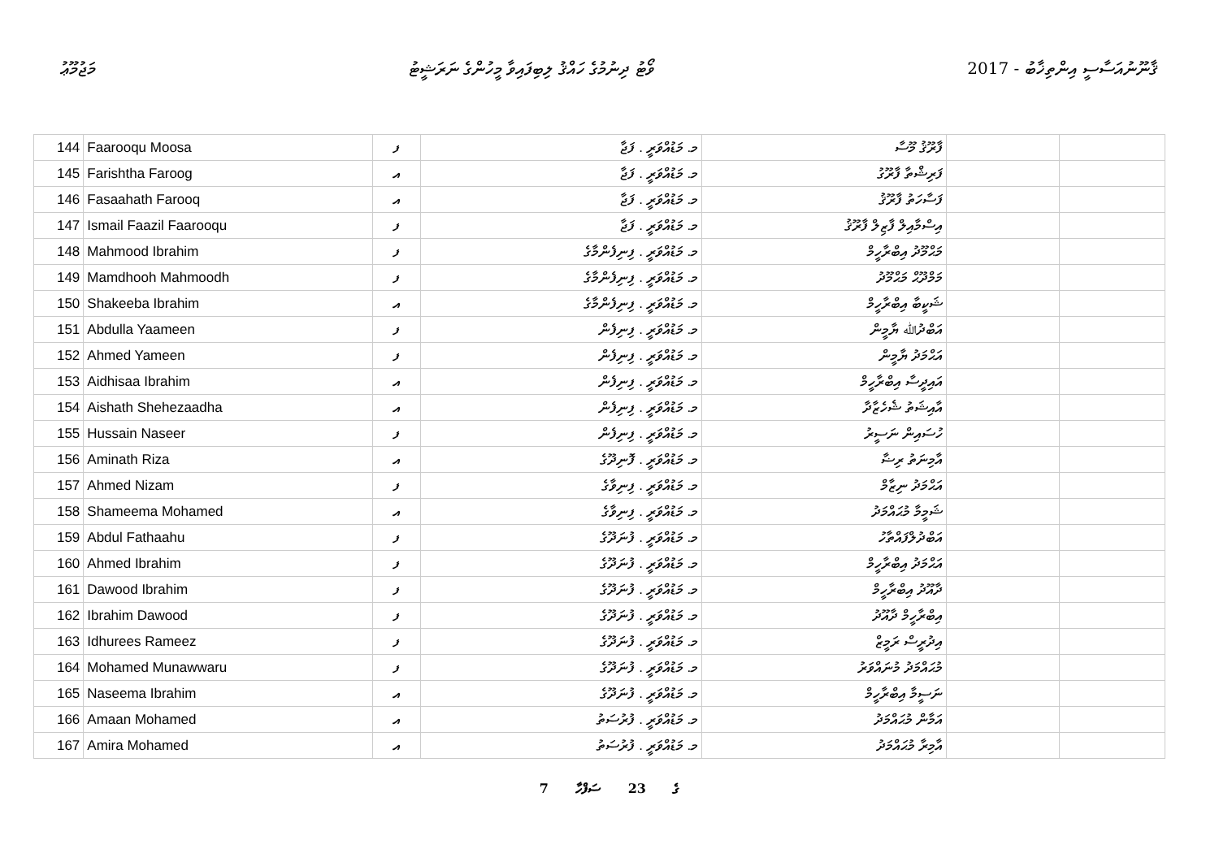މަޖުމޫޢު ވޯޓު ދިނުމުގެ ހައްޤު ލިބިފައިވާ މީހުންގެ ނަރަޝީޓު 2017 - ޤާނޫނުއަސާސީ އިންތިޚާބު
| 144 | Faarooqu Moosa | ފ | މ. މަޑުއްވަރީ . ފަޖާ | ފާރޫޤު މޫސާ | | |
| 145 | Farishtha Faroog | އ | މ. މަޑުއްވަރީ . ފަޖާ | ފަރިޝްތާ ފާރޫގު | | |
| 146 | Fasaahath Farooq | އ | މ. މަޑުއްވަރީ . ފަޖާ | ފަސާހަތު ފާރޫޤު | | |
| 147 | Ismail Faazil Faarooqu | ފ | މ. މަޑުއްވަރީ . ފަޖާ | އިސްމާއިލް ފާޒިލް ފާރޫޤު | | |
| 148 | Mahmood Ibrahim | ފ | މ. މަޑުއްވަރީ . ފިނިފެންމާގެ | މަޙްމޫދު އިބްރާހީމް | | |
| 149 | Mamdhooh Mahmoodh | ފ | މ. މަޑުއްވަރީ . ފިނިފެންމާގެ | މަމްދޫޙް މަޙްމޫދު | | |
| 150 | Shakeeba Ibrahim | އ | މ. މަޑުއްވަރީ . ފިނިފެންމާގެ | ޝަކީބާ އިބްރާހީމް | | |
| 151 | Abdulla Yaameen | ފ | މ. މަޑުއްވަރީ . ފިނިފެން | އަބްދުﷲ ޔާމީން | | |
| 152 | Ahmed Yameen | ފ | މ. މަޑުއްވަރީ . ފިނިފެން | އަޙްމަދު ޔާމީން | | |
| 153 | Aidhisaa Ibrahim | އ | މ. މަޑުއްވަރީ . ފިނިފެން | އައިދީސާ އިބްރާހީމް | | |
| 154 | Aishath Shehezaadha | އ | މ. މަޑުއްވަރީ . ފިނިފެން | އާއިޝަތު ޝެހެޒާދާ | | |
| 155 | Hussain Naseer | ފ | މ. މަޑުއްވަރީ . ފިނިފެން | ހުސައިން ނަސީރު | | |
| 156 | Aminath Riza | އ | މ. މަޑުއްވަރީ . ފޮނިދޫގެ | އާމިނަތު ރިޟާ | | |
| 157 | Ahmed Nizam | ފ | މ. މަޑުއްވަރީ . ފިނިވާގެ | އަޙްމަދު ނިޒާމް | | |
| 158 | Shameema Mohamed | އ | މ. މަޑުއްވަރީ . ފިނިވާގެ | ޝަމީމާ މުޙައްމަދު | | |
| 159 | Abdul Fathaahu | ފ | މ. މަޑުއްވަރީ . ފުނަދޫގެ | އަބްދުލްފައްތާހު | | |
| 160 | Ahmed Ibrahim | ފ | މ. މަޑުއްވަރީ . ފުނަދޫގެ | އަޙްމަދު އިބްރާހީމް | | |
| 161 | Dawood Ibrahim | ފ | މ. މަޑުއްވަރީ . ފުނަދޫގެ | ދާއޫދު އިބްރާހީމް | | |
| 162 | Ibrahim Dawood | ފ | މ. މަޑުއްވަރީ . ފުނަދޫގެ | އިބްރާހީމް ދާއޫދު | | |
| 163 | Idhurees Rameez | ފ | މ. މަޑުއްވަރީ . ފުނަދޫގެ | އިދުރީސް ރަމީޒް | | |
| 164 | Mohamed Munawwaru | ފ | މ. މަޑުއްވަރީ . ފުނަދޫގެ | މުޙައްމަދު މުނައްވަރު | | |
| 165 | Naseema Ibrahim | އ | މ. މަޑުއްވަރީ . ފުނަދޫގެ | ނަސީމާ އިބްރާހީމް | | |
| 166 | Amaan Mohamed | އ | މ. މަޑުއްވަރީ . ފުރުސަތު | އަމާން މުޙައްމަދު | | |
| 167 | Amira Mohamed | އ | މ. މަޑުއްވަރީ . ފުރުސަތު | އާމިރާ މުޙައްމަދު | | |
7 ގެ 23 ސަފްހާ